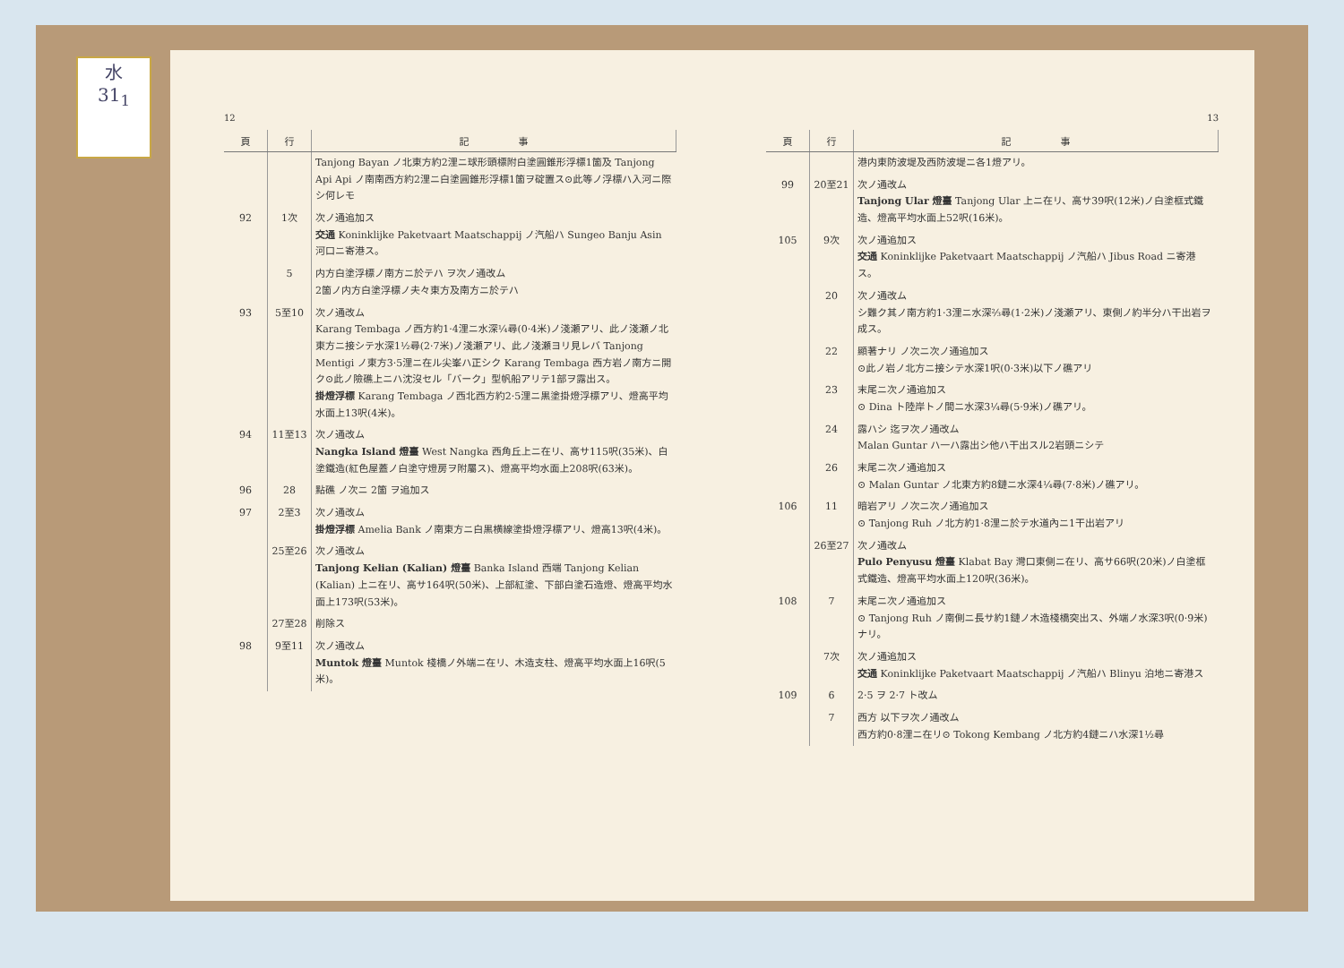水
31<sub>1</sub>
12
| 頁 | 行 | 記 事 |
| --- | --- | --- |
| | | Tanjong Bayan ノ北東方約2浬ニ球形頭標附白塗圓錐形浮標1箇及 Tanjong Api Api ノ南南西方約2浬ニ白塗圓錐形浮標1箇ヲ碇置ス⊙此等ノ浮標ハ入河ニ際シ何レモ |
| 92 | 1次 | 次ノ通追加ス 交通 Koninklijke Paketvaart Maatschappij ノ汽船ハ Sungeo Banju Asin 河口ニ寄港ス。 |
| | 5 | 内方白塗浮標ノ南方ニ於テハ ヲ次ノ通改ム 2箇ノ内方白塗浮標ノ夫々東方及南方ニ於テハ |
| 93 | 5至10 | 次ノ通改ム Karang Tembaga ノ西方約1·4浬ニ水深⅟₄尋(0·4米)ノ淺瀬アリ、此ノ淺瀬ノ北東方ニ接シテ水深1½尋(2·7米)ノ淺瀬アリ、此ノ淺瀬ヨリ見レバ Tanjong Mentigi ノ東方3·5浬ニ在ル尖峯ハ正シク Karang Tembaga 西方岩ノ南方ニ開ク⊙此ノ險礁上ニハ沈沒セル「バーク」型帆船アリテ1部ヲ露出ス。 掛燈浮標 Karang Tembaga ノ西北西方約2·5浬ニ黒塗掛燈浮標アリ、燈高平均水面上13呎(4米)。 |
| 94 | 11至13 | 次ノ通改ム Nangka Island 燈臺 West Nangka 西角丘上ニ在リ、高サ115呎(35米)、白塗鐵造(紅色屋蓋ノ白塗守燈房ヲ附屬ス)、燈高平均水面上208呎(63米)。 |
| 96 | 28 | 點礁 ノ次ニ 2箇 ヲ追加ス |
| 97 | 2至3 | 次ノ通改ム 掛燈浮標 Amelia Bank ノ南東方ニ白黒横線塗掛燈浮標アリ、燈高13呎(4米)。 |
| | 25至26 | 次ノ通改ム Tanjong Kelian (Kalian) 燈臺 Banka Island 西端 Tanjong Kelian (Kalian) 上ニ在リ、高サ164呎(50米)、上部紅塗、下部白塗石造燈、燈高平均水面上173呎(53米)。 |
| | 27至28 | 削除ス |
| 98 | 9至11 | 次ノ通改ム Muntok 燈臺 Muntok 棧橋ノ外端ニ在リ、木造支柱、燈高平均水面上16呎(5米)。 |
13
| 頁 | 行 | 記 事 |
| --- | --- | --- |
| | | 港内東防波堤及西防波堤ニ各1燈アリ。 |
| 99 | 20至21 | 次ノ通改ム Tanjong Ular 燈臺 Tanjong Ular 上ニ在リ、高サ39呎(12米)ノ白塗框式鐵造、燈高平均水面上52呎(16米)。 |
| 105 | 9次 | 次ノ通追加ス 交通 Koninklijke Paketvaart Maatschappij ノ汽船ハ Jibus Road ニ寄港ス。 |
| | 20 | 次ノ通改ム シ難ク其ノ南方約1·3浬ニ水深⅔尋(1·2米)ノ淺瀬アリ、東側ノ約半分ハ干出岩ヲ成ス。 |
| | 22 | 顯著ナリ ノ次ニ次ノ通追加ス ⊙此ノ岩ノ北方ニ接シテ水深1呎(0·3米)以下ノ礁アリ |
| | 23 | 末尾ニ次ノ通追加ス ⊙ Dina ト陸岸トノ間ニ水深3¼尋(5·9米)ノ礁アリ。 |
| | 24 | 露ハシ 迄ヲ次ノ通改ム Malan Guntar ハ一ハ露出シ他ハ干出スル2岩頭ニシテ |
| | 26 | 末尾ニ次ノ通追加ス ⊙ Malan Guntar ノ北東方約8鏈ニ水深4¼尋(7·8米)ノ礁アリ。 |
| 106 | 11 | 暗岩アリ ノ次ニ次ノ通追加ス ⊙ Tanjong Ruh ノ北方約1·8浬ニ於テ水道內ニ1干出岩アリ |
| | 26至27 | 次ノ通改ム Pulo Penyusu 燈臺 Klabat Bay 灣口東側ニ在リ、高サ66呎(20米)ノ白塗框式鐵造、燈高平均水面上120呎(36米)。 |
| 108 | 7 | 末尾ニ次ノ通追加ス ⊙ Tanjong Ruh ノ南側ニ長サ約1鏈ノ木造棧橋突出ス、外端ノ水深3呎(0·9米)ナリ。 |
| | 7次 | 次ノ通追加ス 交通 Koninklijke Paketvaart Maatschappij ノ汽船ハ Blinyu 泊地ニ寄港ス |
| 109 | 6 | 2·5 ヲ 2·7 ト改ム |
| | 7 | 西方 以下ヲ次ノ通改ム 西方約0·8浬ニ在リ⊙ Tokong Kembang ノ北方約4鏈ニハ水深1½尋 |